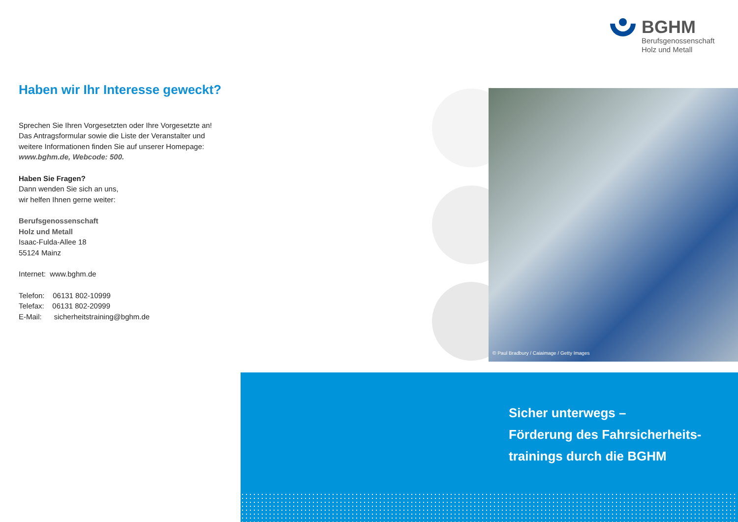BGHM
Berufsgenossenschaft
Holz und Metall
Haben wir Ihr Interesse geweckt?
Sprechen Sie Ihren Vorgesetzten oder Ihre Vorgesetzte an! Das Antragsformular sowie die Liste der Veranstalter und weitere Informationen finden Sie auf unserer Homepage: www.bghm.de, Webcode: 500.
Haben Sie Fragen?
Dann wenden Sie sich an uns,
wir helfen Ihnen gerne weiter:
Berufsgenossenschaft
Holz und Metall
Isaac-Fulda-Allee 18
55124 Mainz
Internet: www.bghm.de
Telefon: 06131 802-10999
Telefax: 06131 802-20999
E-Mail: sicherheitstraining@bghm.de
© Paul Bradbury / Caiaimage / Getty Images
Sicher unterwegs –
Förderung des Fahrsicherheits-
trainings durch die BGHM